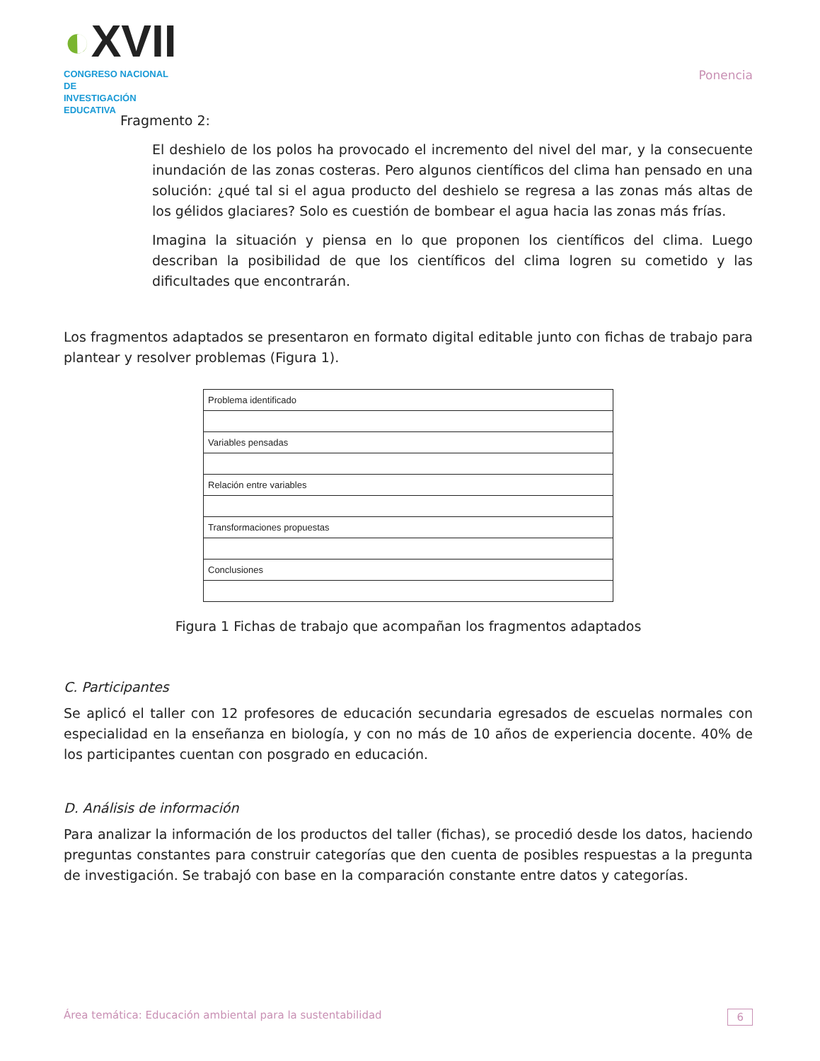◐XVII
CONGRESO NACIONAL DE
INVESTIGACIÓN EDUCATIVA
Ponencia
Fragmento 2:
El deshielo de los polos ha provocado el incremento del nivel del mar, y la consecuente inundación de las zonas costeras. Pero algunos científicos del clima han pensado en una solución: ¿qué tal si el agua producto del deshielo se regresa a las zonas más altas de los gélidos glaciares? Solo es cuestión de bombear el agua hacia las zonas más frías.
Imagina la situación y piensa en lo que proponen los científicos del clima. Luego describan la posibilidad de que los científicos del clima logren su cometido y las dificultades que encontrarán.
Los fragmentos adaptados se presentaron en formato digital editable junto con fichas de trabajo para plantear y resolver problemas (Figura 1).
| Problema identificado |
| Variables pensadas |
| Relación entre variables |
| Transformaciones propuestas |
| Conclusiones |
Figura 1 Fichas de trabajo que acompañan los fragmentos adaptados
C. Participantes
Se aplicó el taller con 12 profesores de educación secundaria egresados de escuelas normales con especialidad en la enseñanza en biología, y con no más de 10 años de experiencia docente. 40% de los participantes cuentan con posgrado en educación.
D. Análisis de información
Para analizar la información de los productos del taller (fichas), se procedió desde los datos, haciendo preguntas constantes para construir categorías que den cuenta de posibles respuestas a la pregunta de investigación. Se trabajó con base en la comparación constante entre datos y categorías.
Área temática: Educación ambiental para la sustentabilidad 6